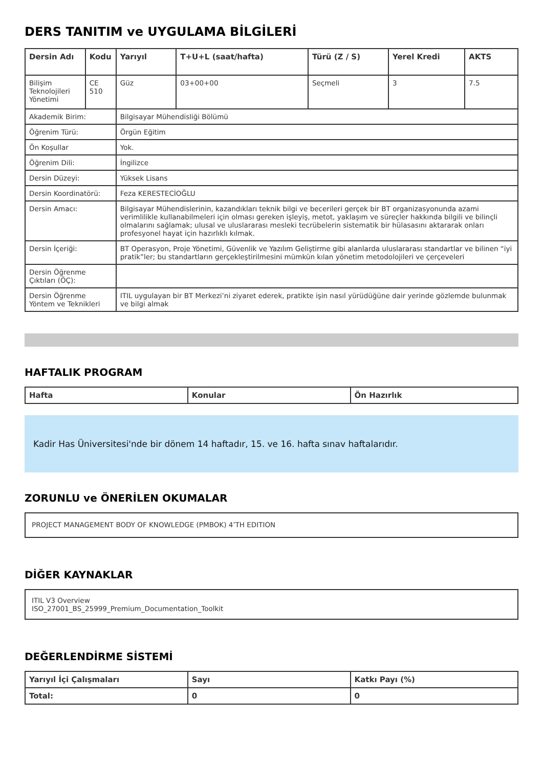DERS TANITIM ve UYGULAMA BİLGİLERİ
| Dersin Adı | Kodu | Yarıyıl | T+U+L (saat/hafta) | Türü (Z / S) | Yerel Kredi | AKTS |
| --- | --- | --- | --- | --- | --- | --- |
| Bilişim Teknolojileri Yönetimi | CE 510 | Güz | 03+00+00 | Seçmeli | 3 | 7.5 |
| Akademik Birim: | | Bilgisayar Mühendisliği Bölümü | | | | |
| Öğrenim Türü: | | Örgün Eğitim | | | | |
| Ön Koşullar | | Yok. | | | | |
| Öğrenim Dili: | | İngilizce | | | | |
| Dersin Düzeyi: | | Yüksek Lisans | | | | |
| Dersin Koordinatörü: | | Feza KERESTECİOĞLU | | | | |
| Dersin Amacı: | | Bilgisayar Mühendislerinin, kazandıkları teknik bilgi ve becerileri gerçek bir BT organizasyonunda azami verimlilikle kullanabilmeleri için olması gereken işleyiş, metot, yaklaşım ve süreçler hakkında bilgili ve bilinçli olmalarını sağlamak; ulusal ve uluslararası mesleki tecrübelerin sistematik bir hülasasını aktararak onları profesyonel hayat için hazırlıklı kılmak. | | | | |
| Dersin İçeriği: | | BT Operasyon, Proje Yönetimi, Güvenlik ve Yazılım Geliştirme gibi alanlarda uluslararası standartlar ve bilinen “iyi pratik”ler; bu standartların gerçekleştirilmesini mümkün kılan yönetim metodolojileri ve çerçeveleri | | | | |
| Dersin Öğrenme Çıktıları (ÖÇ): | | | | | | |
| Dersin Öğrenme Yöntem ve Teknikleri | | ITIL uygulayan bir BT Merkezi’ni ziyaret ederek, pratikte işin nasıl yürüdüğüne dair yerinde gözlemde bulunmak ve bilgi almak | | | | |
HAFTALIK PROGRAM
| Hafta | Konular | Ön Hazırlık |
| --- | --- | --- |
Kadir Has Üniversitesi'nde bir dönem 14 haftadır, 15. ve 16. hafta sınav haftalarıdır.
ZORUNLU ve ÖNERİLEN OKUMALAR
PROJECT MANAGEMENT BODY OF KNOWLEDGE (PMBOK) 4’TH EDITION
DİĞER KAYNAKLAR
ITIL V3 Overview
ISO_27001_BS_25999_Premium_Documentation_Toolkit
DEĞERLENDİRME SİSTEMİ
| Yarıyıl İçi Çalışmaları | Sayı | Katkı Payı (%) |
| --- | --- | --- |
| Total: | 0 | 0 |